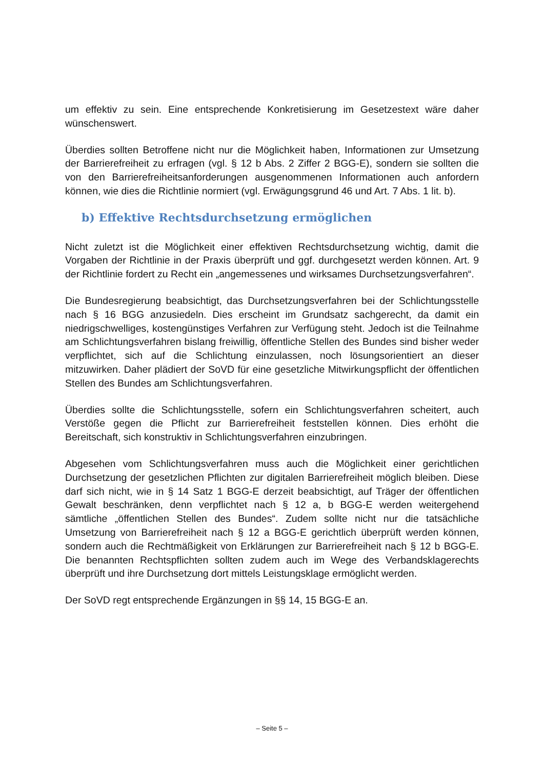um effektiv zu sein. Eine entsprechende Konkretisierung im Gesetzestext wäre daher wünschenswert.
Überdies sollten Betroffene nicht nur die Möglichkeit haben, Informationen zur Umsetzung der Barrierefreiheit zu erfragen (vgl. § 12 b Abs. 2 Ziffer 2 BGG-E), sondern sie sollten die von den Barrierefreiheitsanforderungen ausgenommenen Informationen auch anfordern können, wie dies die Richtlinie normiert (vgl. Erwägungsgrund 46 und Art. 7 Abs. 1 lit. b).
b) Effektive Rechtsdurchsetzung ermöglichen
Nicht zuletzt ist die Möglichkeit einer effektiven Rechtsdurchsetzung wichtig, damit die Vorgaben der Richtlinie in der Praxis überprüft und ggf. durchgesetzt werden können. Art. 9 der Richtlinie fordert zu Recht ein „angemessenes und wirksames Durchsetzungsverfahren“.
Die Bundesregierung beabsichtigt, das Durchsetzungsverfahren bei der Schlichtungsstelle nach § 16 BGG anzusiedeln. Dies erscheint im Grundsatz sachgerecht, da damit ein niedrigschwelliges, kostengünstiges Verfahren zur Verfügung steht. Jedoch ist die Teilnahme am Schlichtungsverfahren bislang freiwillig, öffentliche Stellen des Bundes sind bisher weder verpflichtet, sich auf die Schlichtung einzulassen, noch lösungsorientiert an dieser mitzuwirken. Daher plädiert der SoVD für eine gesetzliche Mitwirkungspflicht der öffentlichen Stellen des Bundes am Schlichtungsverfahren.
Überdies sollte die Schlichtungsstelle, sofern ein Schlichtungsverfahren scheitert, auch Verstöße gegen die Pflicht zur Barrierefreiheit feststellen können. Dies erhöht die Bereitschaft, sich konstruktiv in Schlichtungsverfahren einzubringen.
Abgesehen vom Schlichtungsverfahren muss auch die Möglichkeit einer gerichtlichen Durchsetzung der gesetzlichen Pflichten zur digitalen Barrierefreiheit möglich bleiben. Diese darf sich nicht, wie in § 14 Satz 1 BGG-E derzeit beabsichtigt, auf Träger der öffentlichen Gewalt beschränken, denn verpflichtet nach § 12 a, b BGG-E werden weitergehend sämtliche „öffentlichen Stellen des Bundes“. Zudem sollte nicht nur die tatsächliche Umsetzung von Barrierefreiheit nach § 12 a BGG-E gerichtlich überprüft werden können, sondern auch die Rechtmäßigkeit von Erklärungen zur Barrierefreiheit nach § 12 b BGG-E. Die benannten Rechtspflichten sollten zudem auch im Wege des Verbandsklagerechts überprüft und ihre Durchsetzung dort mittels Leistungsklage ermöglicht werden.
Der SoVD regt entsprechende Ergänzungen in §§ 14, 15 BGG-E an.
– Seite 5 –